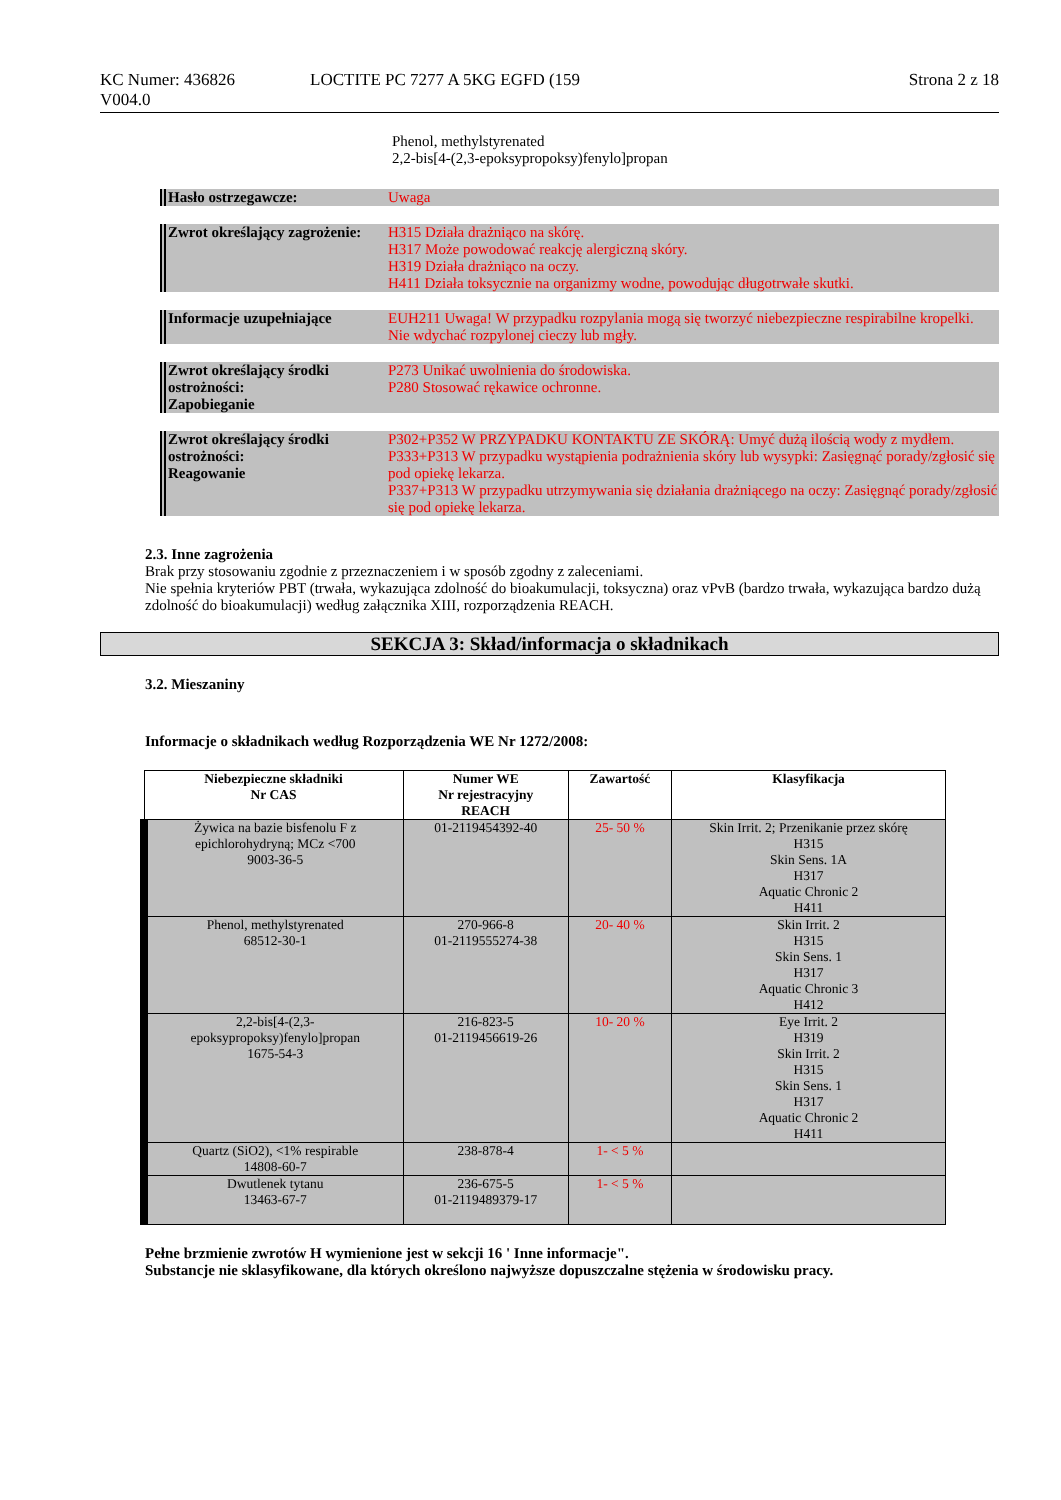KC Numer: 436826
V004.0
LOCTITE PC 7277 A 5KG EGFD (159
Strona 2 z 18
Phenol, methylstyrenated
2,2-bis[4-(2,3-epoksypropoksy)fenylo]propan
Hasło ostrzegawcze: Uwaga
Zwrot określający zagrożenie:
H315 Działa drażniąco na skórę.
H317 Może powodować reakcję alergiczną skóry.
H319 Działa drażniąco na oczy.
H411 Działa toksycznie na organizmy wodne, powodując długotrwałe skutki.
Informacje uzupełniające EUH211 Uwaga! W przypadku rozpylania mogą się tworzyć niebezpieczne respirabilne kropelki. Nie wdychać rozpylonej cieczy lub mgły.
Zwrot określający środki ostrożności:
Zapobieganie
P273 Unikać uwolnienia do środowiska.
P280 Stosować rękawice ochronne.
Zwrot określający środki ostrożności:
Reagowanie
P302+P352 W PRZYPADKU KONTAKTU ZE SKÓRĄ: Umyć dużą ilością wody z mydłem.
P333+P313 W przypadku wystąpienia podrażnienia skóry lub wysypki: Zasięgnąć porady/zgłosić się pod opiekę lekarza.
P337+P313 W przypadku utrzymywania się działania drażniącego na oczy: Zasięgnąć porady/zgłosić się pod opiekę lekarza.
2.3. Inne zagrożenia
Brak przy stosowaniu zgodnie z przeznaczeniem i w sposób zgodny z zaleceniami.
Nie spełnia kryteriów PBT (trwała, wykazująca zdolność do bioakumulacji, toksyczna) oraz vPvB (bardzo trwała, wykazująca bardzo dużą zdolność do bioakumulacji) według załącznika XIII, rozporządzenia REACH.
SEKCJA 3: Skład/informacja o składnikach
3.2. Mieszaniny
Informacje o składnikach według Rozporządzenia WE Nr 1272/2008:
| Niebezpieczne składniki Nr CAS | Numer WE Nr rejestracyjny REACH | Zawartość | Klasyfikacja |
| --- | --- | --- | --- |
| Żywica na bazie bisfenolu F z epichlorohydryną; MCz <700 9003-36-5 | 01-2119454392-40 | 25- 50 % | Skin Irrit. 2; Przenikanie przez skórę H315 Skin Sens. 1A H317 Aquatic Chronic 2 H411 |
| Phenol, methylstyrenated 68512-30-1 | 270-966-8 01-2119555274-38 | 20- 40 % | Skin Irrit. 2 H315 Skin Sens. 1 H317 Aquatic Chronic 3 H412 |
| 2,2-bis[4-(2,3-epoksypropoksy)fenylo]propan 1675-54-3 | 216-823-5 01-2119456619-26 | 10- 20 % | Eye Irrit. 2 H319 Skin Irrit. 2 H315 Skin Sens. 1 H317 Aquatic Chronic 2 H411 |
| Quartz (SiO2), <1% respirable 14808-60-7 | 238-878-4 | 1- < 5 % | |
| Dwutlenek tytanu 13463-67-7 | 236-675-5 01-2119489379-17 | 1- < 5 % | |
Pełne brzmienie zwrotów H wymienione jest w sekcji 16 ' Inne informacje".
Substancje nie sklasyfikowane, dla których określono najwyższe dopuszczalne stężenia w środowisku pracy.